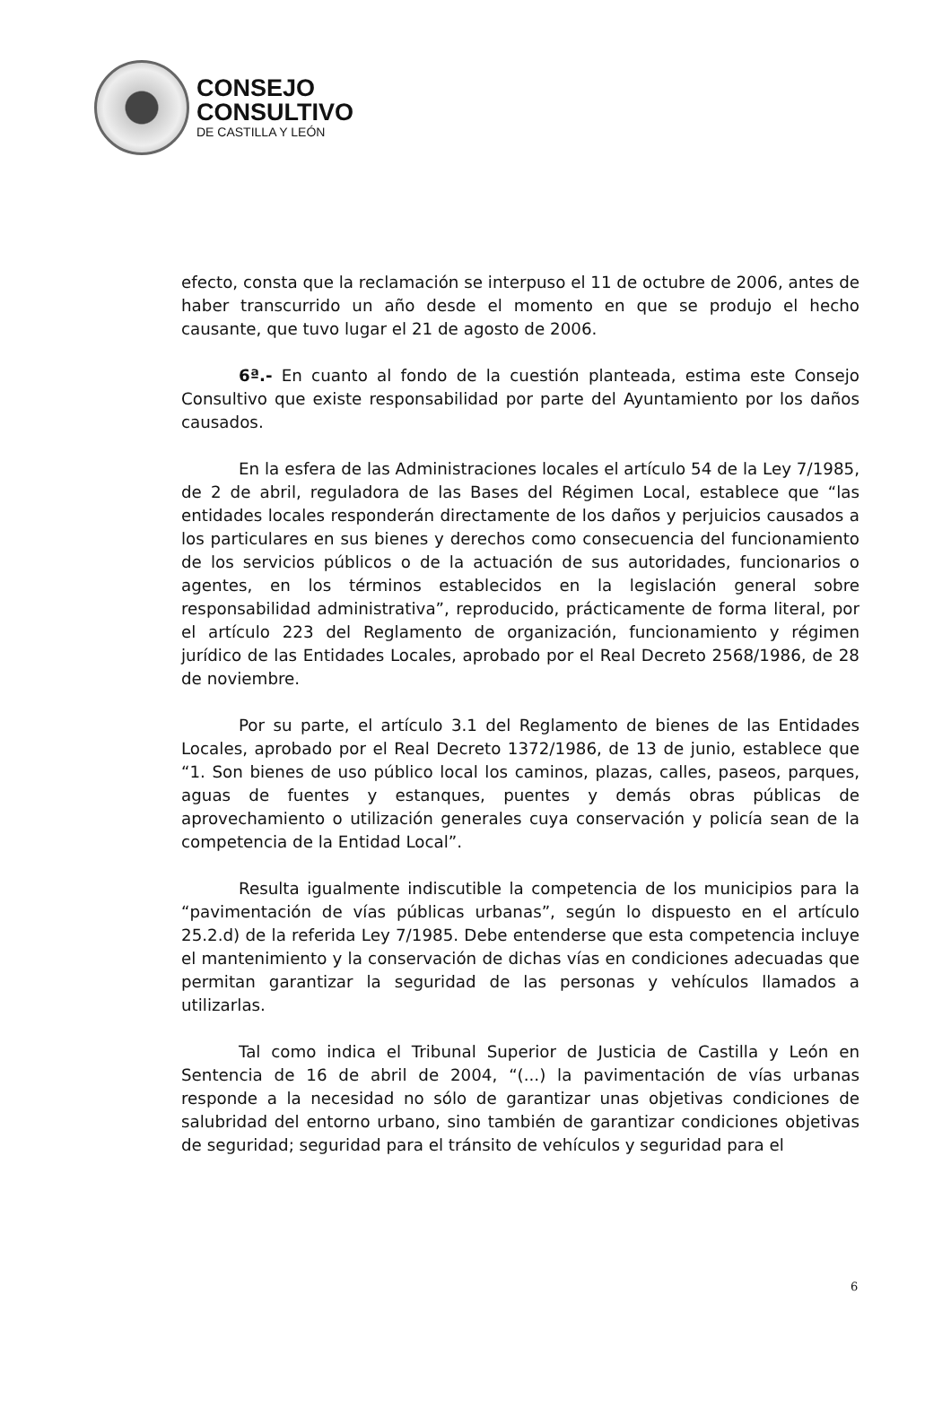CONSEJO
CONSULTIVO
DE CASTILLA Y LEÓN
efecto, consta que la reclamación se interpuso el 11 de octubre de 2006, antes de haber transcurrido un año desde el momento en que se produjo el hecho causante, que tuvo lugar el 21 de agosto de 2006.
6ª.- En cuanto al fondo de la cuestión planteada, estima este Consejo Consultivo que existe responsabilidad por parte del Ayuntamiento por los daños causados.
En la esfera de las Administraciones locales el artículo 54 de la Ley 7/1985, de 2 de abril, reguladora de las Bases del Régimen Local, establece que “las entidades locales responderán directamente de los daños y perjuicios causados a los particulares en sus bienes y derechos como consecuencia del funcionamiento de los servicios públicos o de la actuación de sus autoridades, funcionarios o agentes, en los términos establecidos en la legislación general sobre responsabilidad administrativa”, reproducido, prácticamente de forma literal, por el artículo 223 del Reglamento de organización, funcionamiento y régimen jurídico de las Entidades Locales, aprobado por el Real Decreto 2568/1986, de 28 de noviembre.
Por su parte, el artículo 3.1 del Reglamento de bienes de las Entidades Locales, aprobado por el Real Decreto 1372/1986, de 13 de junio, establece que “1. Son bienes de uso público local los caminos, plazas, calles, paseos, parques, aguas de fuentes y estanques, puentes y demás obras públicas de aprovechamiento o utilización generales cuya conservación y policía sean de la competencia de la Entidad Local”.
Resulta igualmente indiscutible la competencia de los municipios para la “pavimentación de vías públicas urbanas”, según lo dispuesto en el artículo 25.2.d) de la referida Ley 7/1985. Debe entenderse que esta competencia incluye el mantenimiento y la conservación de dichas vías en condiciones adecuadas que permitan garantizar la seguridad de las personas y vehículos llamados a utilizarlas.
Tal como indica el Tribunal Superior de Justicia de Castilla y León en Sentencia de 16 de abril de 2004, “(...) la pavimentación de vías urbanas responde a la necesidad no sólo de garantizar unas objetivas condiciones de salubridad del entorno urbano, sino también de garantizar condiciones objetivas de seguridad; seguridad para el tránsito de vehículos y seguridad para el
6